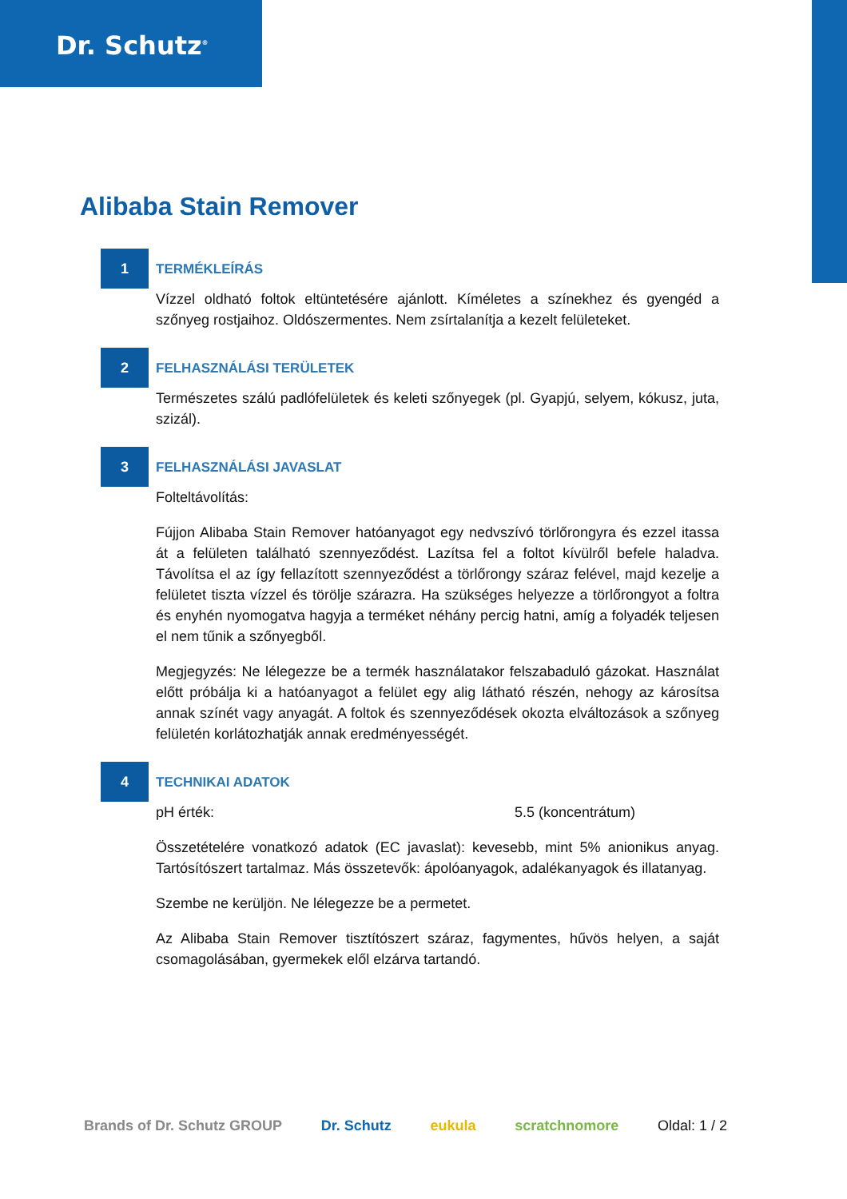Dr. Schutz<sup>®</sup>
Alibaba Stain Remover
1
TERMÉKLEÍRÁS
Vízzel oldható foltok eltüntetésére ajánlott. Kíméletes a színekhez és gyengéd a szőnyeg rostjaihoz. Oldószermentes. Nem zsírtalanítja a kezelt felületeket.
2
FELHASZNÁLÁSI TERÜLETEK
Természetes szálú padlófelületek és keleti szőnyegek (pl. Gyapjú, selyem, kókusz, juta, szizál).
3
FELHASZNÁLÁSI JAVASLAT
Folteltávolítás:
Fújjon Alibaba Stain Remover hatóanyagot egy nedvszívó törlőrongyra és ezzel itassa át a felületen található szennyeződést. Lazítsa fel a foltot kívülről befele haladva. Távolítsa el az így fellazított szennyeződést a törlőrongy száraz felével, majd kezelje a felületet tiszta vízzel és törölje szárazra. Ha szükséges helyezze a törlőrongyot a foltra és enyhén nyomogatva hagyja a terméket néhány percig hatni, amíg a folyadék teljesen el nem tűnik a szőnyegből.
Megjegyzés: Ne lélegezze be a termék használatakor felszabaduló gázokat. Használat előtt próbálja ki a hatóanyagot a felület egy alig látható részén, nehogy az károsítsa annak színét vagy anyagát. A foltok és szennyeződések okozta elváltozások a szőnyeg felületén korlátozhatják annak eredményességét.
4
TECHNIKAI ADATOK
pH érték: 5.5 (koncentrátum)
Összetételére vonatkozó adatok (EC javaslat): kevesebb, mint 5% anionikus anyag. Tartósítószert tartalmaz. Más összetevők: ápolóanyagok, adalékanyagok és illatanyag.
Szembe ne kerüljön. Ne lélegezze be a permetet.
Az Alibaba Stain Remover tisztítószert száraz, fagymentes, hűvös helyen, a saját csomagolásában, gyermekek elől elzárva tartandó.
Brands of Dr. Schutz GROUP Dr. Schutz eukula scratchnomore Oldal: 1 / 2